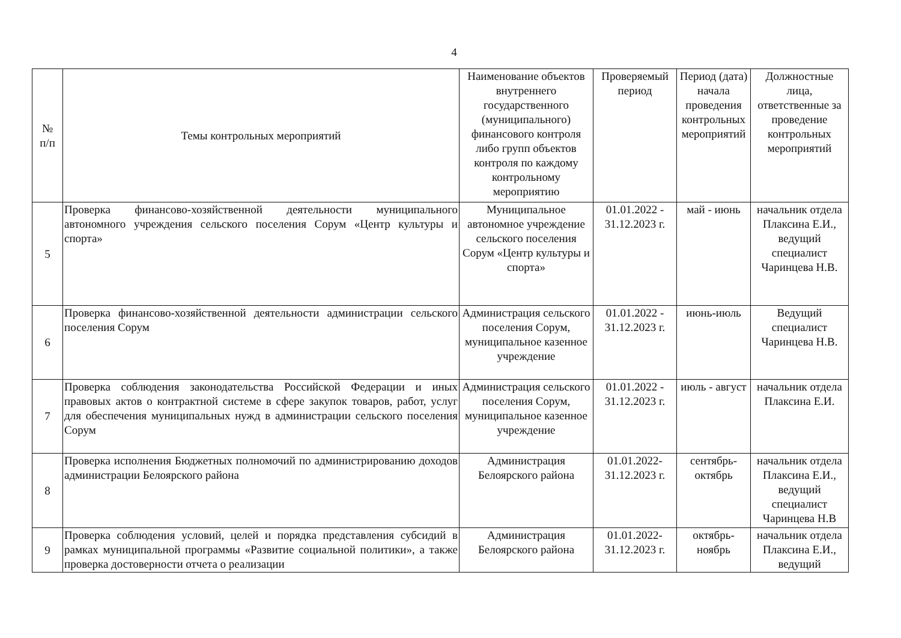4
| № п/п | Темы контрольных мероприятий | Наименование объектов внутреннего государственного (муниципального) финансового контроля либо групп объектов контроля по каждому контрольному мероприятию | Проверяемый период | Период (дата) начала проведения контрольных мероприятий | Должностные лица, ответственные за проведение контрольных мероприятий |
| --- | --- | --- | --- | --- | --- |
| 5 | Проверка финансово-хозяйственной деятельности муниципального автономного учреждения сельского поселения Сорум «Центр культуры и спорта» | Муниципальное автономное учреждение сельского поселения Сорум «Центр культуры и спорта» | 01.01.2022 - 31.12.2023 г. | май - июнь | начальник отдела Плаксина Е.И., ведущий специалист Чаринцева Н.В. |
| 6 | Проверка финансово-хозяйственной деятельности администрации сельского поселения Сорум | Администрация сельского поселения Сорум, муниципальное казенное учреждение | 01.01.2022 - 31.12.2023 г. | июнь-июль | Ведущий специалист Чаринцева Н.В. |
| 7 | Проверка соблюдения законодательства Российской Федерации и иных правовых актов о контрактной системе в сфере закупок товаров, работ, услуг для обеспечения муниципальных нужд в администрации сельского поселения Сорум | Администрация сельского поселения Сорум, муниципальное казенное учреждение | 01.01.2022 - 31.12.2023 г. | июль - август | начальник отдела Плаксина Е.И. |
| 8 | Проверка исполнения Бюджетных полномочий по администрированию доходов администрации Белоярского района | Администрация Белоярского района | 01.01.2022- 31.12.2023 г. | сентябрь- октябрь | начальник отдела Плаксина Е.И., ведущий специалист Чаринцева Н.В |
| 9 | Проверка соблюдения условий, целей и порядка представления субсидий в рамках муниципальной программы «Развитие социальной политики», а также проверка достоверности отчета о реализации | Администрация Белоярского района | 01.01.2022- 31.12.2023 г. | октябрь- ноябрь | начальник отдела Плаксина Е.И., ведущий |